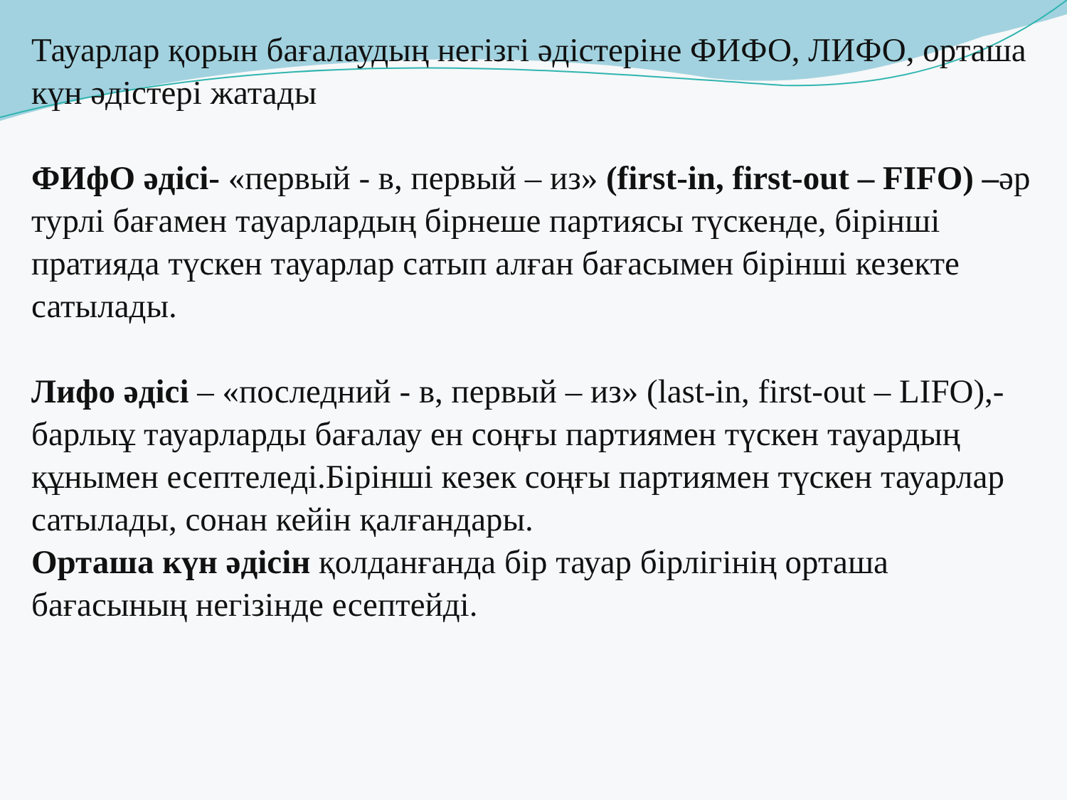Тауарлар қорын бағалаудың негізгі әдістеріне ФИФО, ЛИФО, орташа күн әдістері жатады
ФИфО әдісі- «первый - в, первый – из» (first-in, first-out – FIFO) –әр турлі бағамен тауарлардың бірнеше партиясы түскенде, бірінші пратияда түскен тауарлар сатып алған бағасымен бірінші кезекте сатылады.
Лифо әдісі – «последний - в, первый – из» (last-in, first-out – LIFO),-барлыұ тауарларды бағалау ен соңғы партиямен түскен тауардың құнымен есептеледі.Бірінші кезек соңғы партиямен түскен тауарлар сатылады, сонан кейін қалғандары.
Орташа күн әдісін қолданғанда бір тауар бірлігінің орташа бағасының негізінде есептейді.